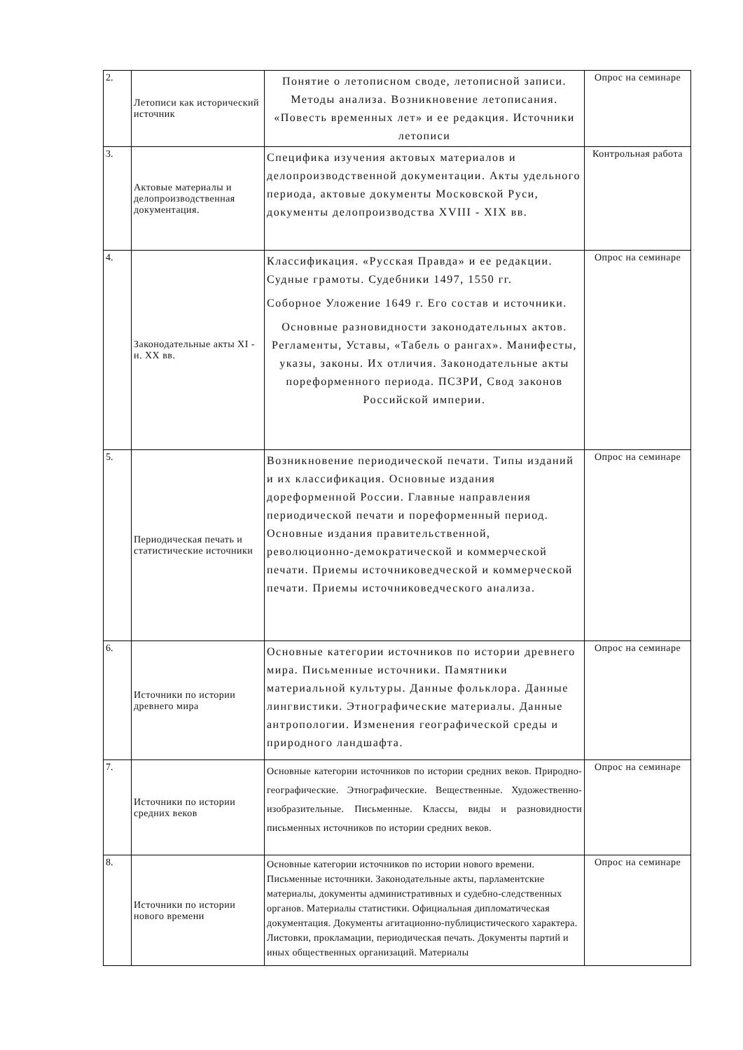| 2. | Летописи как исторический источник | Понятие о летописном своде, летописной записи. Методы анализа. Возникновение летописания. «Повесть временных лет» и ее редакция. Источники летописи | Опрос на семинаре |
| 3. | Актовые материалы и делопроизводственная документация. | Специфика изучения актовых материалов и делопроизводственной документации. Акты удельного периода, актовые документы Московской Руси, документы делопроизводства XVIII - XIX вв. | Контрольная работа |
| 4. | Законодательные акты XI - н. XX вв. | Классификация. «Русская Правда» и ее редакции. Судные грамоты. Судебники 1497, 1550 гг. Соборное Уложение 1649 г. Его состав и источники. Основные разновидности законодательных актов. Регламенты, Уставы, «Табель о рангах». Манифесты, указы, законы. Их отличия. Законодательные акты пореформенного периода. ПСЗРИ, Свод законов Российской империи. | Опрос на семинаре |
| 5. | Периодическая печать и статистические источники | Возникновение периодической печати. Типы изданий и их классификация. Основные издания дореформенной России. Главные направления периодической печати и пореформенный период. Основные издания правительственной, революционно-демократической и коммерческой печати. Приемы источниковедческой и коммерческой печати. Приемы источниковедческого анализа. | Опрос на семинаре |
| 6. | Источники по истории древнего мира | Основные категории источников по истории древнего мира. Письменные источники. Памятники материальной культуры. Данные фольклора. Данные лингвистики. Этнографические материалы. Данные антропологии. Изменения географической среды и природного ландшафта. | Опрос на семинаре |
| 7. | Источники по истории средних веков | Основные категории источников по истории средних веков. Природно-географические. Этнографические. Вещественные. Художественно-изобразительные. Письменные. Классы, виды и разновидности письменных источников по истории средних веков. | Опрос на семинаре |
| 8. | Источники по истории нового времени | Основные категории источников по истории нового времени. Письменные источники. Законодательные акты, парламентские материалы, документы административных и судебно-следственных органов. Материалы статистики. Официальная дипломатическая документация. Документы агитационно-публицистического характера. Листовки, прокламации, периодическая печать. Документы партий и иных общественных организаций. Материалы | Опрос на семинаре |